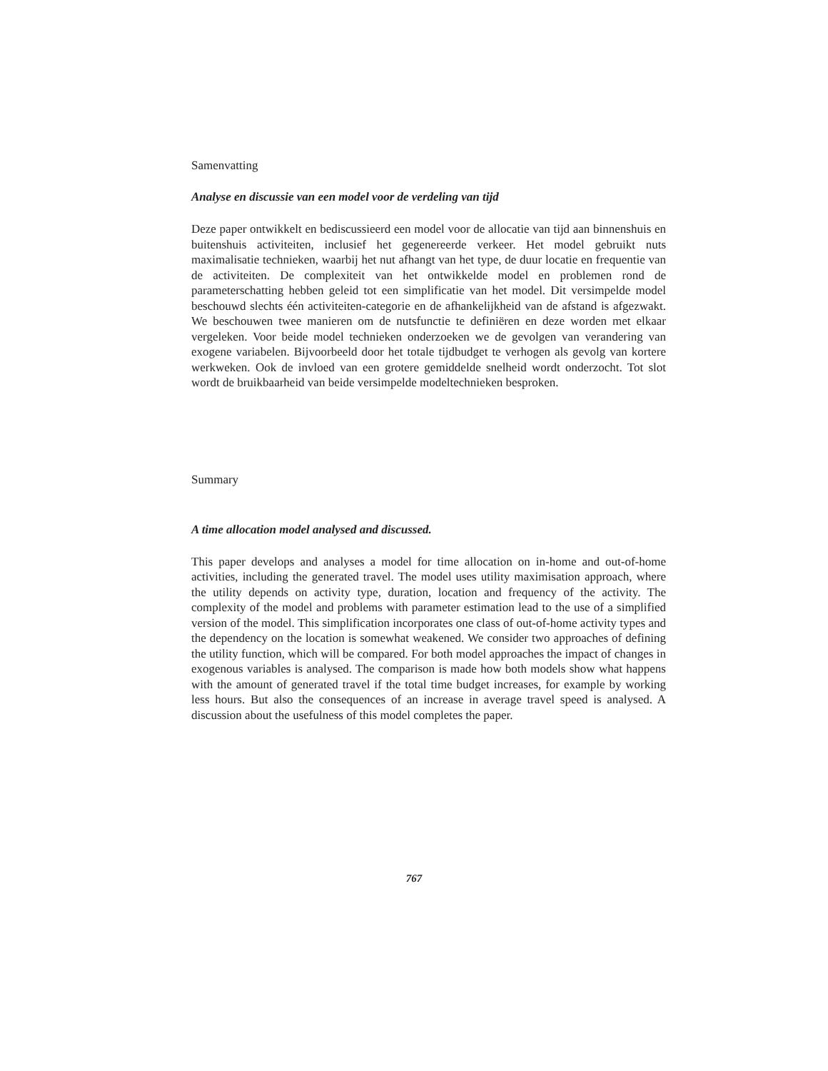Samenvatting
Analyse en discussie van een model voor de verdeling van tijd
Deze paper ontwikkelt en bediscussieerd een model voor de allocatie van tijd aan binnenshuis en buitenshuis activiteiten, inclusief het gegenereerde verkeer. Het model gebruikt nuts maximalisatie technieken, waarbij het nut afhangt van het type, de duur locatie en frequentie van de activiteiten. De complexiteit van het ontwikkelde model en problemen rond de parameterschatting hebben geleid tot een simplificatie van het model. Dit versimpelde model beschouwd slechts één activiteiten-categorie en de afhankelijkheid van de afstand is afgezwakt. We beschouwen twee manieren om de nutsfunctie te definiëren en deze worden met elkaar vergeleken. Voor beide model technieken onderzoeken we de gevolgen van verandering van exogene variabelen. Bijvoorbeeld door het totale tijdbudget te verhogen als gevolg van kortere werkweken. Ook de invloed van een grotere gemiddelde snelheid wordt onderzocht. Tot slot wordt de bruikbaarheid van beide versimpelde modeltechnieken besproken.
Summary
A time allocation model analysed and discussed.
This paper develops and analyses a model for time allocation on in-home and out-of-home activities, including the generated travel. The model uses utility maximisation approach, where the utility depends on activity type, duration, location and frequency of the activity. The complexity of the model and problems with parameter estimation lead to the use of a simplified version of the model. This simplification incorporates one class of out-of-home activity types and the dependency on the location is somewhat weakened. We consider two approaches of defining the utility function, which will be compared. For both model approaches the impact of changes in exogenous variables is analysed. The comparison is made how both models show what happens with the amount of generated travel if the total time budget increases, for example by working less hours. But also the consequences of an increase in average travel speed is analysed. A discussion about the usefulness of this model completes the paper.
767